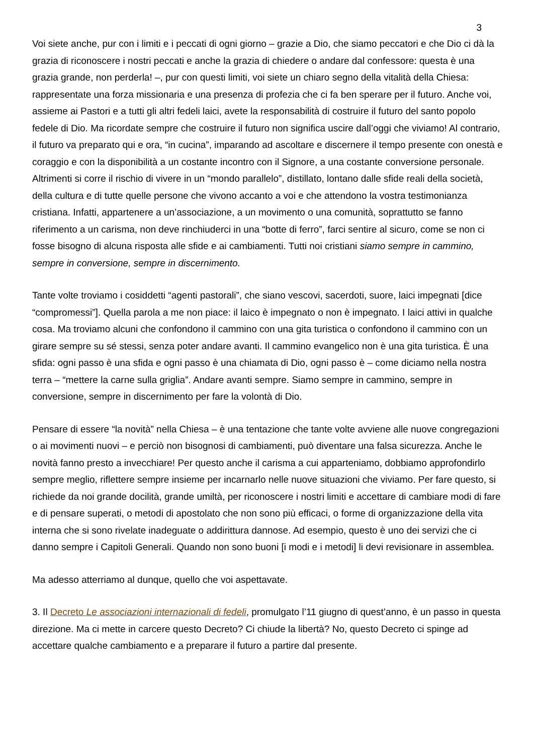3
Voi siete anche, pur con i limiti e i peccati di ogni giorno – grazie a Dio, che siamo peccatori e che Dio ci dà la grazia di riconoscere i nostri peccati e anche la grazia di chiedere o andare dal confessore: questa è una grazia grande, non perderla! –, pur con questi limiti, voi siete un chiaro segno della vitalità della Chiesa: rappresentate una forza missionaria e una presenza di profezia che ci fa ben sperare per il futuro. Anche voi, assieme ai Pastori e a tutti gli altri fedeli laici, avete la responsabilità di costruire il futuro del santo popolo fedele di Dio. Ma ricordate sempre che costruire il futuro non significa uscire dall’oggi che viviamo! Al contrario, il futuro va preparato qui e ora, “in cucina”, imparando ad ascoltare e discernere il tempo presente con onestà e coraggio e con la disponibilità a un costante incontro con il Signore, a una costante conversione personale. Altrimenti si corre il rischio di vivere in un “mondo parallelo”, distillato, lontano dalle sfide reali della società, della cultura e di tutte quelle persone che vivono accanto a voi e che attendono la vostra testimonianza cristiana. Infatti, appartenere a un’associazione, a un movimento o una comunità, soprattutto se fanno riferimento a un carisma, non deve rinchiuderci in una “botte di ferro”, farci sentire al sicuro, come se non ci fosse bisogno di alcuna risposta alle sfide e ai cambiamenti. Tutti noi cristiani siamo sempre in cammino, sempre in conversione, sempre in discernimento.
Tante volte troviamo i cosiddetti “agenti pastorali”, che siano vescovi, sacerdoti, suore, laici impegnati [dice “compromessi”]. Quella parola a me non piace: il laico è impegnato o non è impegnato. I laici attivi in qualche cosa. Ma troviamo alcuni che confondono il cammino con una gita turistica o confondono il cammino con un girare sempre su sé stessi, senza poter andare avanti. Il cammino evangelico non è una gita turistica. È una sfida: ogni passo è una sfida e ogni passo è una chiamata di Dio, ogni passo è – come diciamo nella nostra terra – “mettere la carne sulla griglia”. Andare avanti sempre. Siamo sempre in cammino, sempre in conversione, sempre in discernimento per fare la volontà di Dio.
Pensare di essere “la novità” nella Chiesa – è una tentazione che tante volte avviene alle nuove congregazioni o ai movimenti nuovi – e perciò non bisognosi di cambiamenti, può diventare una falsa sicurezza. Anche le novità fanno presto a invecchiare! Per questo anche il carisma a cui apparteniamo, dobbiamo approfondirlo sempre meglio, riflettere sempre insieme per incarnarlo nelle nuove situazioni che viviamo. Per fare questo, si richiede da noi grande docilità, grande umiltà, per riconoscere i nostri limiti e accettare di cambiare modi di fare e di pensare superati, o metodi di apostolato che non sono più efficaci, o forme di organizzazione della vita interna che si sono rivelate inadeguate o addirittura dannose. Ad esempio, questo è uno dei servizi che ci danno sempre i Capitoli Generali. Quando non sono buoni [i modi e i metodi] li devi revisionare in assemblea.
Ma adesso atterriamo al dunque, quello che voi aspettavate.
3. Il Decreto Le associazioni internazionali di fedeli, promulgato l’11 giugno di quest’anno, è un passo in questa direzione. Ma ci mette in carcere questo Decreto? Ci chiude la libertà? No, questo Decreto ci spinge ad accettare qualche cambiamento e a preparare il futuro a partire dal presente.